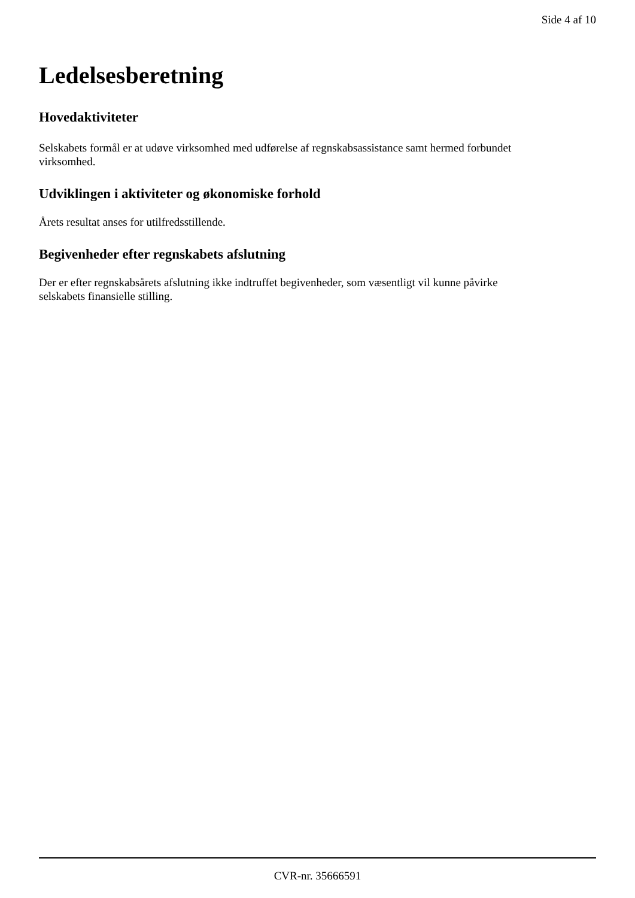Side 4 af 10
Ledelsesberetning
Hovedaktiviteter
Selskabets formål er at udøve virksomhed med udførelse af regnskabsassistance samt hermed forbundet virksomhed.
Udviklingen i aktiviteter og økonomiske forhold
Årets resultat anses for utilfredsstillende.
Begivenheder efter regnskabets afslutning
Der er efter regnskabsårets afslutning ikke indtruffet begivenheder, som væsentligt vil kunne påvirke selskabets finansielle stilling.
CVR-nr. 35666591